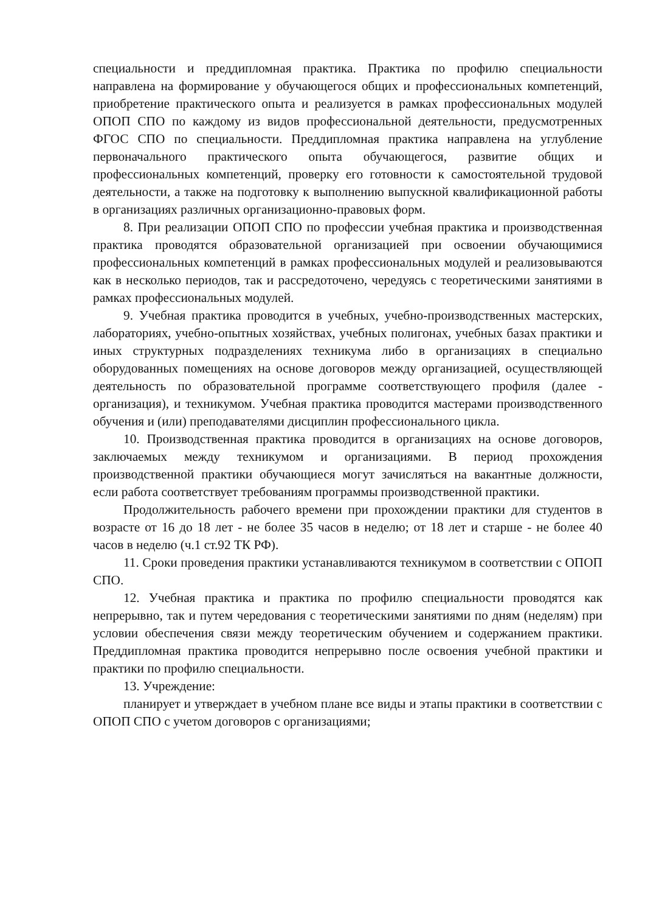специальности и преддипломная практика. Практика по профилю специальности направлена на формирование у обучающегося общих и профессиональных компетенций, приобретение практического опыта и реализуется в рамках профессиональных модулей ОПОП СПО по каждому из видов профессиональной деятельности, предусмотренных ФГОС СПО по специальности. Преддипломная практика направлена на углубление первоначального практического опыта обучающегося, развитие общих и профессиональных компетенций, проверку его готовности к самостоятельной трудовой деятельности, а также на подготовку к выполнению выпускной квалификационной работы в организациях различных организационно-правовых форм.
8. При реализации ОПОП СПО по профессии учебная практика и производственная практика проводятся образовательной организацией при освоении обучающимися профессиональных компетенций в рамках профессиональных модулей и реализовываются как в несколько периодов, так и рассредоточено, чередуясь с теоретическими занятиями в рамках профессиональных модулей.
9. Учебная практика проводится в учебных, учебно-производственных мастерских, лабораториях, учебно-опытных хозяйствах, учебных полигонах, учебных базах практики и иных структурных подразделениях техникума либо в организациях в специально оборудованных помещениях на основе договоров между организацией, осуществляющей деятельность по образовательной программе соответствующего профиля (далее - организация), и техникумом. Учебная практика проводится мастерами производственного обучения и (или) преподавателями дисциплин профессионального цикла.
10. Производственная практика проводится в организациях на основе договоров, заключаемых между техникумом и организациями. В период прохождения производственной практики обучающиеся могут зачисляться на вакантные должности, если работа соответствует требованиям программы производственной практики.
Продолжительность рабочего времени при прохождении практики для студентов в возрасте от 16 до 18 лет - не более 35 часов в неделю; от 18 лет и старше - не более 40 часов в неделю (ч.1 ст.92 ТК РФ).
11. Сроки проведения практики устанавливаются техникумом в соответствии с ОПОП СПО.
12. Учебная практика и практика по профилю специальности проводятся как непрерывно, так и путем чередования с теоретическими занятиями по дням (неделям) при условии обеспечения связи между теоретическим обучением и содержанием практики. Преддипломная практика проводится непрерывно после освоения учебной практики и практики по профилю специальности.
13. Учреждение:
планирует и утверждает в учебном плане все виды и этапы практики в соответствии с ОПОП СПО с учетом договоров с организациями;